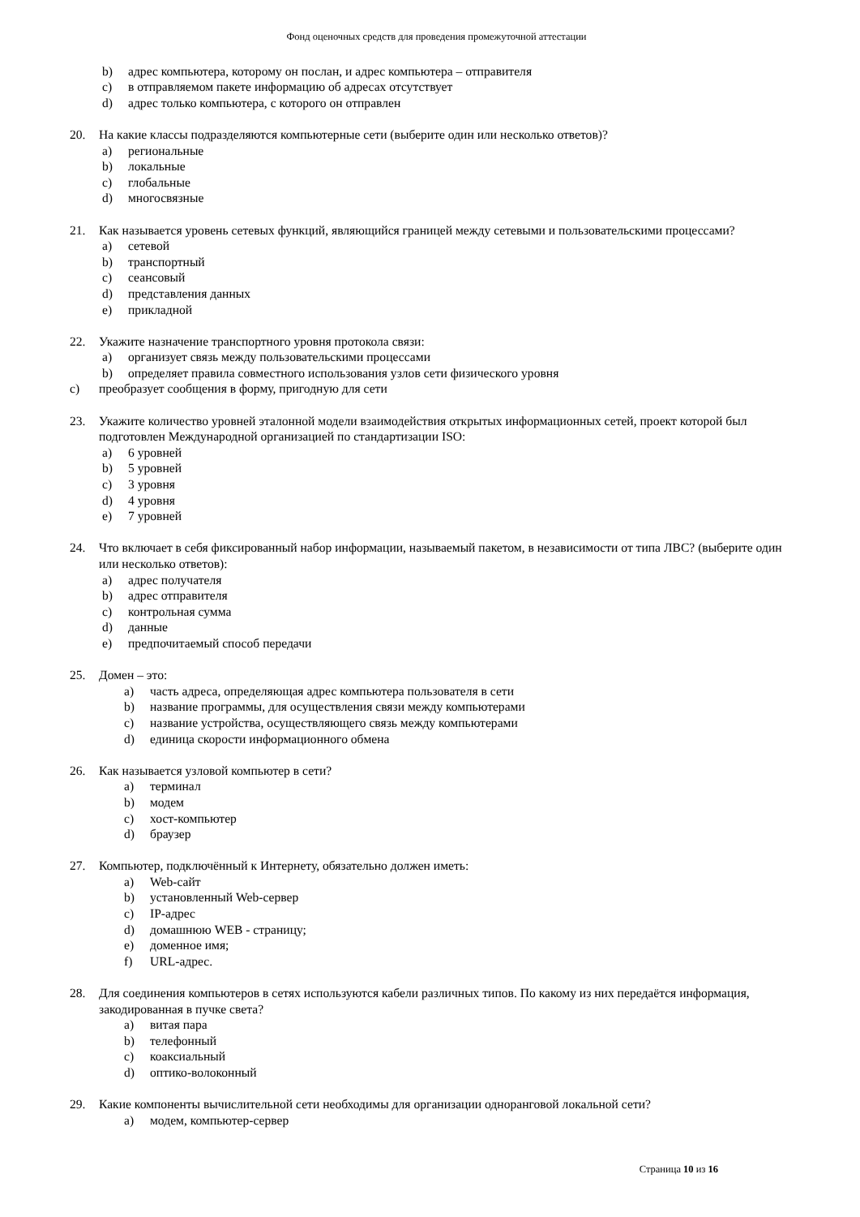Фонд оценочных средств для проведения промежуточной аттестации
b) адрес компьютера, которому он послан, и адрес компьютера – отправителя
c) в отправляемом пакете информацию об адресах отсутствует
d) адрес только компьютера, с которого он отправлен
20. На какие классы подразделяются компьютерные сети (выберите один или несколько ответов)?
a) региональные
b) локальные
c) глобальные
d) многосвязные
21. Как называется уровень сетевых функций, являющийся границей между сетевыми и пользовательскими процессами?
a) сетевой
b) транспортный
c) сеансовый
d) представления данных
e) прикладной
22. Укажите назначение транспортного уровня протокола связи:
a) организует связь между пользовательскими процессами
b) определяет правила совместного использования узлов сети физического уровня
c) преобразует сообщения в форму, пригодную для сети
23. Укажите количество уровней эталонной модели взаимодействия открытых информационных сетей, проект которой был подготовлен Международной организацией по стандартизации ISO:
a) 6 уровней
b) 5 уровней
c) 3 уровня
d) 4 уровня
e) 7 уровней
24. Что включает в себя фиксированный набор информации, называемый пакетом, в независимости от типа ЛВС? (выберите один или несколько ответов):
a) адрес получателя
b) адрес отправителя
c) контрольная сумма
d) данные
e) предпочитаемый способ передачи
25. Домен – это:
a) часть адреса, определяющая адрес компьютера пользователя в сети
b) название программы, для осуществления связи между компьютерами
c) название устройства, осуществляющего связь между компьютерами
d) единица скорости информационного обмена
26. Как называется узловой компьютер в сети?
a) терминал
b) модем
c) хост-компьютер
d) браузер
27. Компьютер, подключённый к Интернету, обязательно должен иметь:
a) Web-сайт
b) установленный Web-сервер
c) IP-адрес
d) домашнюю WEB - страницу;
e) доменное имя;
f) URL-адрес.
28. Для соединения компьютеров в сетях используются кабели различных типов. По какому из них передаётся информация, закодированная в пучке света?
a) витая пара
b) телефонный
c) коаксиальный
d) оптико-волоконный
29. Какие компоненты вычислительной сети необходимы для организации одноранговой локальной сети?
a) модем, компьютер-сервер
Страница 10 из 16